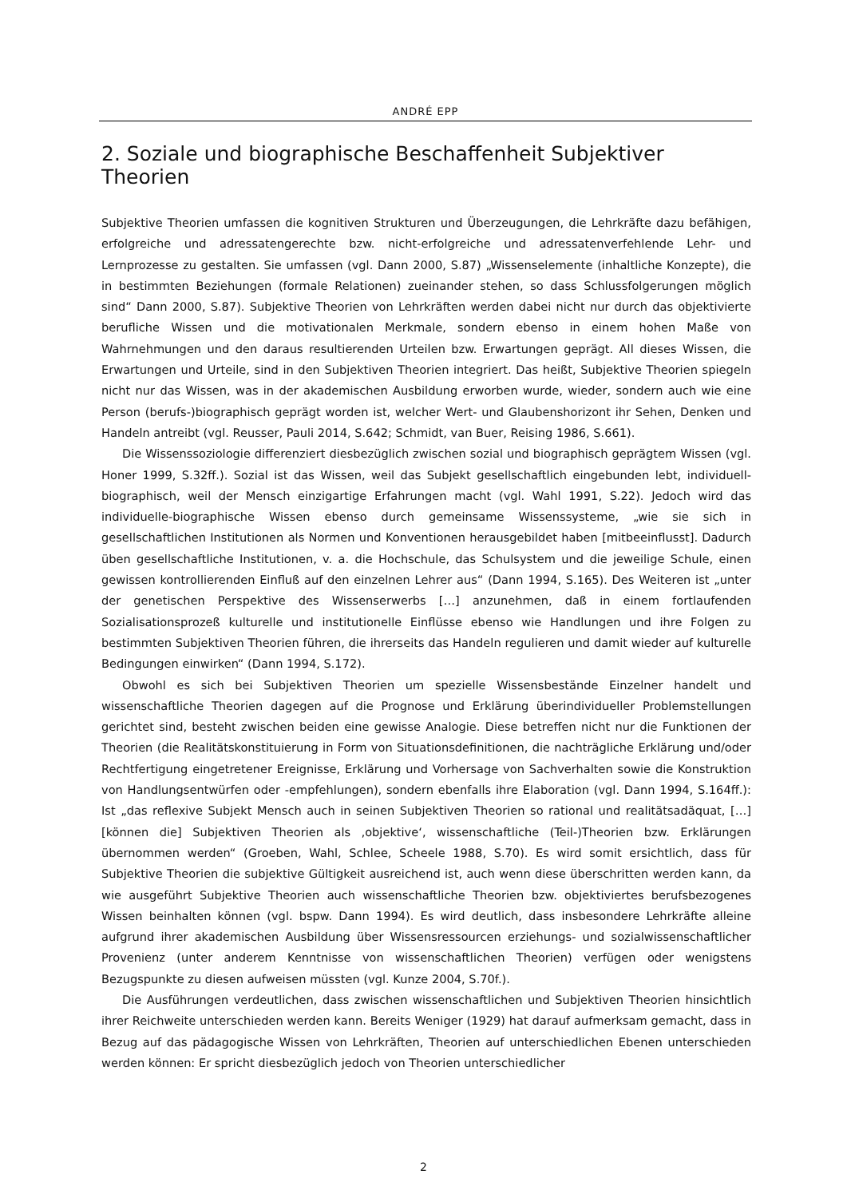ANDRÉ EPP
2. Soziale und biographische Beschaffenheit Subjektiver Theorien
Subjektive Theorien umfassen die kognitiven Strukturen und Überzeugungen, die Lehrkräfte dazu befähigen, erfolgreiche und adressatengerechte bzw. nicht-erfolgreiche und adressatenverfehlende Lehr- und Lernprozesse zu gestalten. Sie umfassen (vgl. Dann 2000, S.87) „Wissenselemente (inhaltliche Konzepte), die in bestimmten Beziehungen (formale Relationen) zueinander stehen, so dass Schlussfolgerungen möglich sind“ Dann 2000, S.87). Subjektive Theorien von Lehrkräften werden dabei nicht nur durch das objektivierte berufliche Wissen und die motivationalen Merkmale, sondern ebenso in einem hohen Maße von Wahrnehmungen und den daraus resultierenden Urteilen bzw. Erwartungen geprägt. All dieses Wissen, die Erwartungen und Urteile, sind in den Subjektiven Theorien integriert. Das heißt, Subjektive Theorien spiegeln nicht nur das Wissen, was in der akademischen Ausbildung erworben wurde, wieder, sondern auch wie eine Person (berufs-)biographisch geprägt worden ist, welcher Wert- und Glaubenshorizont ihr Sehen, Denken und Handeln antreibt (vgl. Reusser, Pauli 2014, S.642; Schmidt, van Buer, Reising 1986, S.661).
Die Wissenssoziologie differenziert diesbezüglich zwischen sozial und biographisch geprägtem Wissen (vgl. Honer 1999, S.32ff.). Sozial ist das Wissen, weil das Subjekt gesellschaftlich eingebunden lebt, individuell-biographisch, weil der Mensch einzigartige Erfahrungen macht (vgl. Wahl 1991, S.22). Jedoch wird das individuelle-biographische Wissen ebenso durch gemeinsame Wissenssysteme, „wie sie sich in gesellschaftlichen Institutionen als Normen und Konventionen herausgebildet haben [mitbeeinflusst]. Dadurch üben gesellschaftliche Institutionen, v. a. die Hochschule, das Schulsystem und die jeweilige Schule, einen gewissen kontrollierenden Einfluß auf den einzelnen Lehrer aus“ (Dann 1994, S.165). Des Weiteren ist „unter der genetischen Perspektive des Wissenserwerbs […] anzunehmen, daß in einem fortlaufenden Sozialisationsprozeß kulturelle und institutionelle Einflüsse ebenso wie Handlungen und ihre Folgen zu bestimmten Subjektiven Theorien führen, die ihrerseits das Handeln regulieren und damit wieder auf kulturelle Bedingungen einwirken“ (Dann 1994, S.172).
Obwohl es sich bei Subjektiven Theorien um spezielle Wissensbestände Einzelner handelt und wissenschaftliche Theorien dagegen auf die Prognose und Erklärung überindividueller Problemstellungen gerichtet sind, besteht zwischen beiden eine gewisse Analogie. Diese betreffen nicht nur die Funktionen der Theorien (die Realitätskonstituierung in Form von Situationsdefinitionen, die nachträgliche Erklärung und/oder Rechtfertigung eingetretener Ereignisse, Erklärung und Vorhersage von Sachverhalten sowie die Konstruktion von Handlungsentwürfen oder -empfehlungen), sondern ebenfalls ihre Elaboration (vgl. Dann 1994, S.164ff.): Ist „das reflexive Subjekt Mensch auch in seinen Subjektiven Theorien so rational und realitätsadäquat, […] [können die] Subjektiven Theorien als ‚objektive‘, wissenschaftliche (Teil-)Theorien bzw. Erklärungen übernommen werden“ (Groeben, Wahl, Schlee, Scheele 1988, S.70). Es wird somit ersichtlich, dass für Subjektive Theorien die subjektive Gültigkeit ausreichend ist, auch wenn diese überschritten werden kann, da wie ausgeführt Subjektive Theorien auch wissenschaftliche Theorien bzw. objektiviertes berufsbezogenes Wissen beinhalten können (vgl. bspw. Dann 1994). Es wird deutlich, dass insbesondere Lehrkräfte alleine aufgrund ihrer akademischen Ausbildung über Wissensressourcen erziehungs- und sozialwissenschaftlicher Provenienz (unter anderem Kenntnisse von wissenschaftlichen Theorien) verfügen oder wenigstens Bezugspunkte zu diesen aufweisen müssten (vgl. Kunze 2004, S.70f.).
Die Ausführungen verdeutlichen, dass zwischen wissenschaftlichen und Subjektiven Theorien hinsichtlich ihrer Reichweite unterschieden werden kann. Bereits Weniger (1929) hat darauf aufmerksam gemacht, dass in Bezug auf das pädagogische Wissen von Lehrkräften, Theorien auf unterschiedlichen Ebenen unterschieden werden können: Er spricht diesbezüglich jedoch von Theorien unterschiedlicher
2